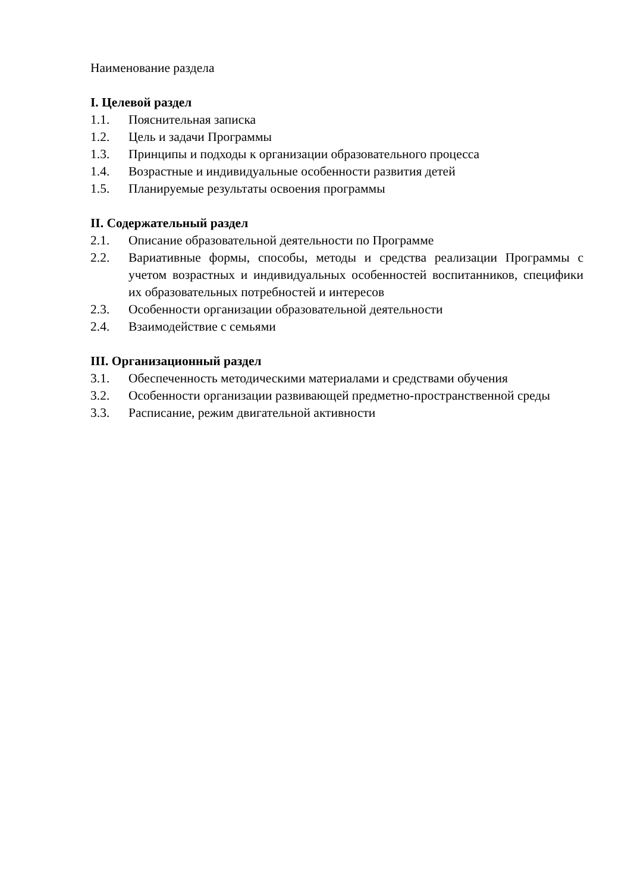Наименование раздела
I. Целевой раздел
1.1. Пояснительная записка
1.2. Цель и задачи Программы
1.3. Принципы и подходы к организации образовательного процесса
1.4. Возрастные и индивидуальные особенности развития детей
1.5. Планируемые результаты освоения программы
II. Содержательный раздел
2.1. Описание образовательной деятельности по Программе
2.2. Вариативные формы, способы, методы и средства реализации Программы с учетом возрастных и индивидуальных особенностей воспитанников, специфики их образовательных потребностей и интересов
2.3. Особенности организации образовательной деятельности
2.4. Взаимодействие с семьями
III. Организационный раздел
3.1. Обеспеченность методическими материалами и средствами обучения
3.2. Особенности организации развивающей предметно-пространственной среды
3.3. Расписание, режим двигательной активности